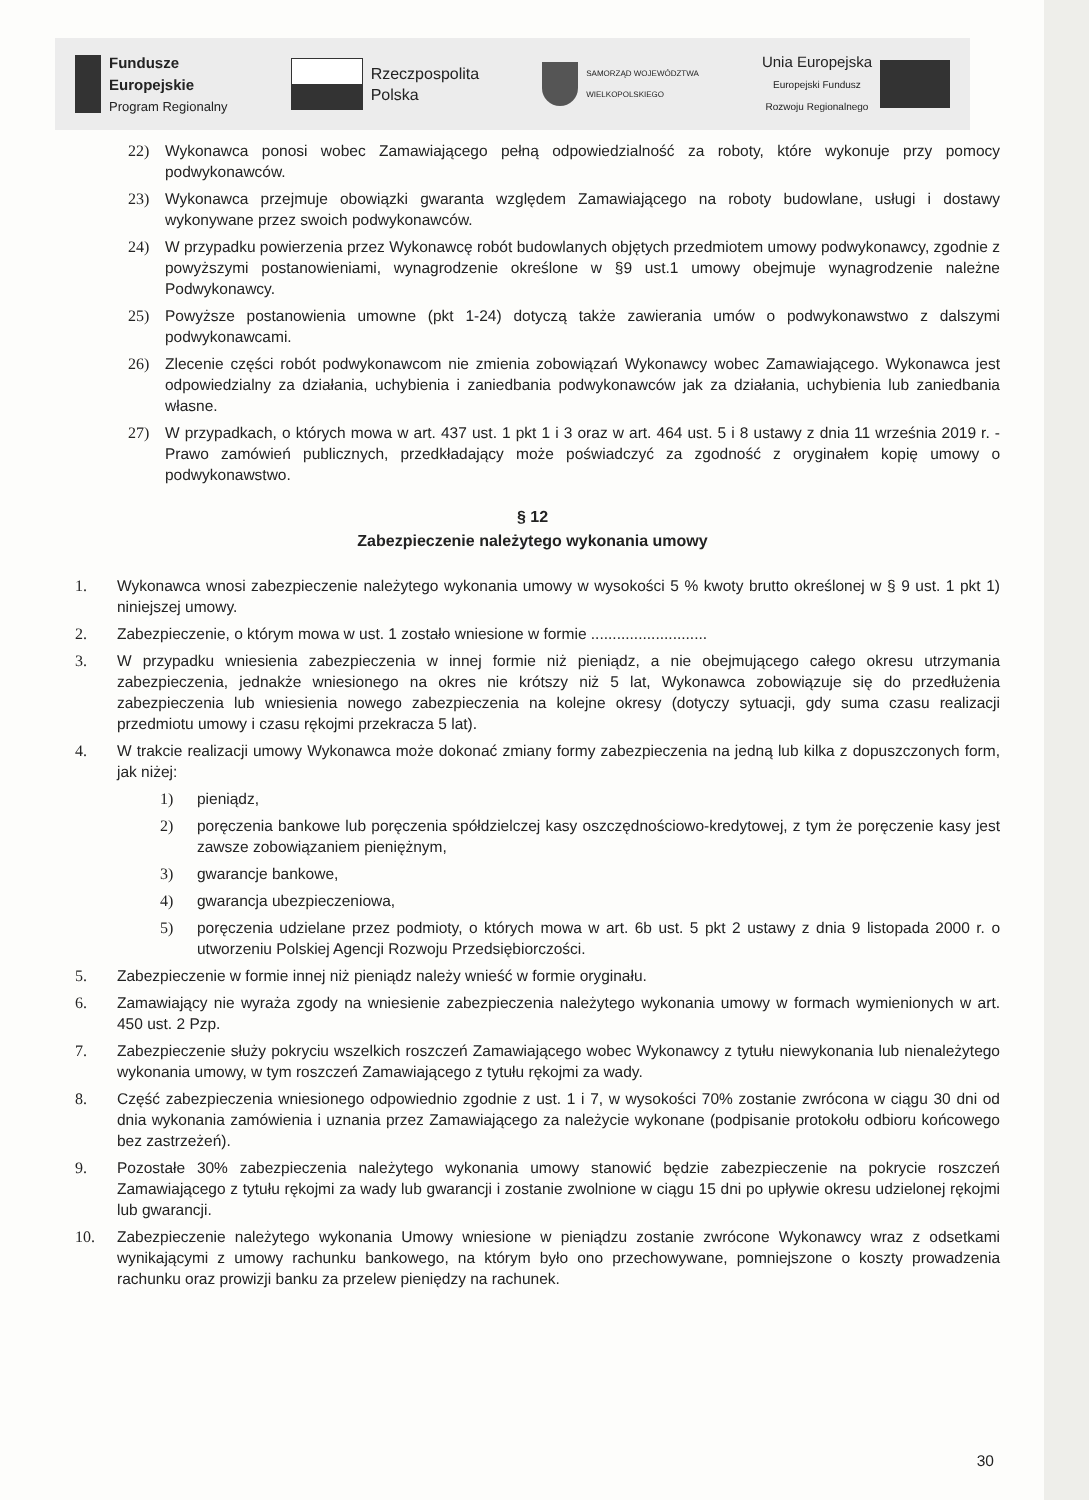Fundusze
Europejskie
Program Regionalny
Rzeczpospolita
Polska
SAMORZĄD WOJEWÓDZTWA
WIELKOPOLSKIEGO
Unia Europejska
Europejski Fundusz
Rozwoju Regionalnego
22) Wykonawca ponosi wobec Zamawiającego pełną odpowiedzialność za roboty, które wykonuje przy pomocy podwykonawców.
23) Wykonawca przejmuje obowiązki gwaranta względem Zamawiającego na roboty budowlane, usługi i dostawy wykonywane przez swoich podwykonawców.
24) W przypadku powierzenia przez Wykonawcę robót budowlanych objętych przedmiotem umowy podwykonawcy, zgodnie z powyższymi postanowieniami, wynagrodzenie określone w §9 ust.1 umowy obejmuje wynagrodzenie należne Podwykonawcy.
25) Powyższe postanowienia umowne (pkt 1-24) dotyczą także zawierania umów o podwykonawstwo z dalszymi podwykonawcami.
26) Zlecenie części robót podwykonawcom nie zmienia zobowiązań Wykonawcy wobec Zamawiającego. Wykonawca jest odpowiedzialny za działania, uchybienia i zaniedbania podwykonawców jak za działania, uchybienia lub zaniedbania własne.
27) W przypadkach, o których mowa w art. 437 ust. 1 pkt 1 i 3 oraz w art. 464 ust. 5 i 8 ustawy z dnia 11 września 2019 r. - Prawo zamówień publicznych, przedkładający może poświadczyć za zgodność z oryginałem kopię umowy o podwykonawstwo.
§ 12
Zabezpieczenie należytego wykonania umowy
1. Wykonawca wnosi zabezpieczenie należytego wykonania umowy w wysokości 5 % kwoty brutto określonej w § 9 ust. 1 pkt 1) niniejszej umowy.
2. Zabezpieczenie, o którym mowa w ust. 1 zostało wniesione w formie ...........................
3. W przypadku wniesienia zabezpieczenia w innej formie niż pieniądz, a nie obejmującego całego okresu utrzymania zabezpieczenia, jednakże wniesionego na okres nie krótszy niż 5 lat, Wykonawca zobowiązuje się do przedłużenia zabezpieczenia lub wniesienia nowego zabezpieczenia na kolejne okresy (dotyczy sytuacji, gdy suma czasu realizacji przedmiotu umowy i czasu rękojmi przekracza 5 lat).
4. W trakcie realizacji umowy Wykonawca może dokonać zmiany formy zabezpieczenia na jedną lub kilka z dopuszczonych form, jak niżej:
1) pieniądz,
2) poręczenia bankowe lub poręczenia spółdzielczej kasy oszczędnościowo-kredytowej, z tym że poręczenie kasy jest zawsze zobowiązaniem pieniężnym,
3) gwarancje bankowe,
4) gwarancja ubezpieczeniowa,
5) poręczenia udzielane przez podmioty, o których mowa w art. 6b ust. 5 pkt 2 ustawy z dnia 9 listopada 2000 r. o utworzeniu Polskiej Agencji Rozwoju Przedsiębiorczości.
5. Zabezpieczenie w formie innej niż pieniądz należy wnieść w formie oryginału.
6. Zamawiający nie wyraża zgody na wniesienie zabezpieczenia należytego wykonania umowy w formach wymienionych w art. 450 ust. 2 Pzp.
7. Zabezpieczenie służy pokryciu wszelkich roszczeń Zamawiającego wobec Wykonawcy z tytułu niewykonania lub nienależytego wykonania umowy, w tym roszczeń Zamawiającego z tytułu rękojmi za wady.
8. Część zabezpieczenia wniesionego odpowiednio zgodnie z ust. 1 i 7, w wysokości 70% zostanie zwrócona w ciągu 30 dni od dnia wykonania zamówienia i uznania przez Zamawiającego za należycie wykonane (podpisanie protokołu odbioru końcowego bez zastrzeżeń).
9. Pozostałe 30% zabezpieczenia należytego wykonania umowy stanowić będzie zabezpieczenie na pokrycie roszczeń Zamawiającego z tytułu rękojmi za wady lub gwarancji i zostanie zwolnione w ciągu 15 dni po upływie okresu udzielonej rękojmi lub gwarancji.
10. Zabezpieczenie należytego wykonania Umowy wniesione w pieniądzu zostanie zwrócone Wykonawcy wraz z odsetkami wynikającymi z umowy rachunku bankowego, na którym było ono przechowywane, pomniejszone o koszty prowadzenia rachunku oraz prowizji banku za przelew pieniędzy na rachunek.
30